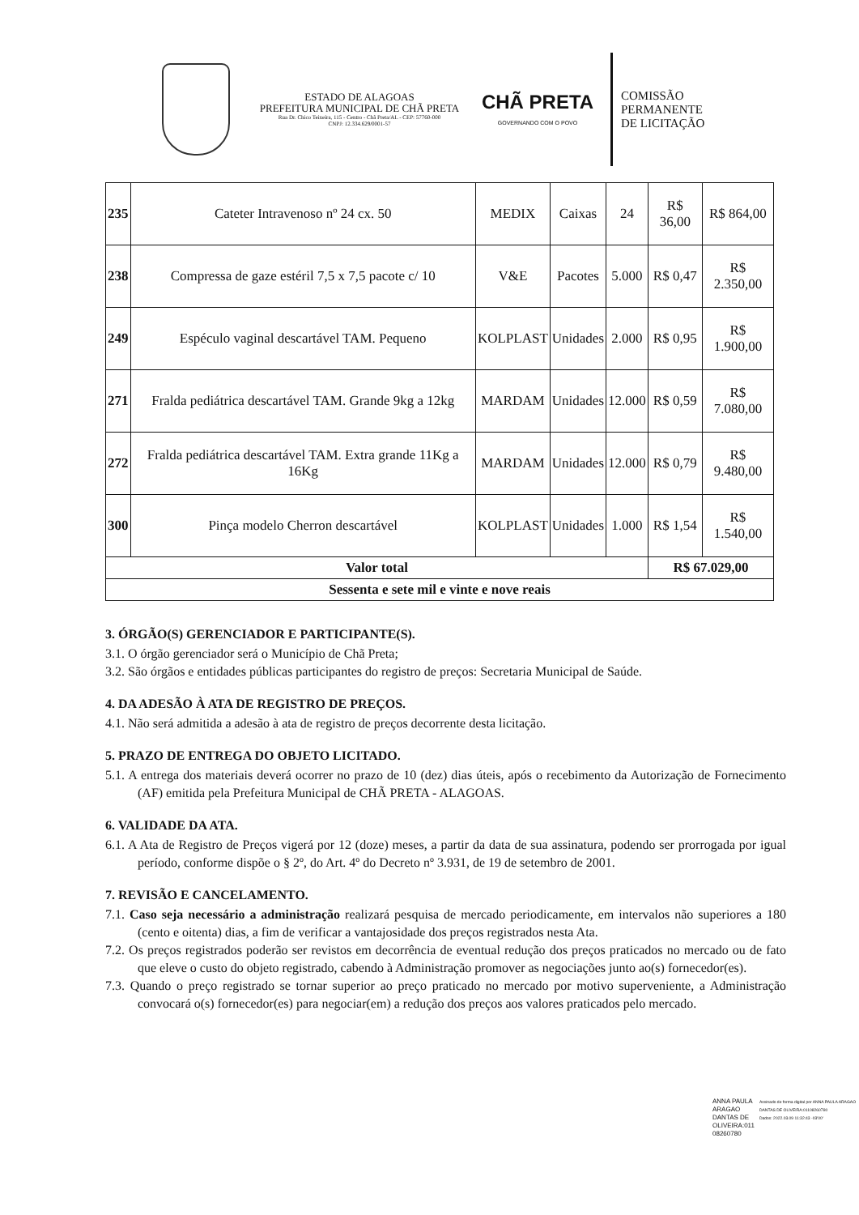ESTADO DE ALAGOAS
PREFEITURA MUNICIPAL DE CHÃ PRETA
Rua Dr. Chico Teixeira, 115 - Centro - Chã Preta/AL - CEP: 57760-000
CNPJ: 12.334.629/0001-57
CHÃ PRETA
GOVERNANDO COM O POVO
COMISSÃO
PERMANENTE
DE LICITAÇÃO
| 235 | Cateter Intravenoso nº 24 cx. 50 | MEDIX | Caixas | 24 | R$ 36,00 | R$ 864,00 |
| 238 | Compressa de gaze estéril 7,5 x 7,5 pacote c/ 10 | V&E | Pacotes | 5.000 | R$ 0,47 | R$ 2.350,00 |
| 249 | Espéculo vaginal descartável TAM. Pequeno | KOLPLAST | Unidades | 2.000 | R$ 0,95 | R$ 1.900,00 |
| 271 | Fralda pediátrica descartável TAM. Grande 9kg a 12kg | MARDAM | Unidades | 12.000 | R$ 0,59 | R$ 7.080,00 |
| 272 | Fralda pediátrica descartável TAM. Extra grande 11Kg a 16Kg | MARDAM | Unidades | 12.000 | R$ 0,79 | R$ 9.480,00 |
| 300 | Pinça modelo Cherron descartável | KOLPLAST | Unidades | 1.000 | R$ 1,54 | R$ 1.540,00 |
| Valor total | | | | | R$ 67.029,00 | |
| Sessenta e sete mil e vinte e nove reais | | | | | | |
3. ÓRGÃO(S) GERENCIADOR E PARTICIPANTE(S).
3.1. O órgão gerenciador será o Município de Chã Preta;
3.2. São órgãos e entidades públicas participantes do registro de preços: Secretaria Municipal de Saúde.
4. DA ADESÃO À ATA DE REGISTRO DE PREÇOS.
4.1. Não será admitida a adesão à ata de registro de preços decorrente desta licitação.
5. PRAZO DE ENTREGA DO OBJETO LICITADO.
5.1. A entrega dos materiais deverá ocorrer no prazo de 10 (dez) dias úteis, após o recebimento da Autorização de Fornecimento (AF) emitida pela Prefeitura Municipal de CHÃ PRETA - ALAGOAS.
6. VALIDADE DA ATA.
6.1. A Ata de Registro de Preços vigerá por 12 (doze) meses, a partir da data de sua assinatura, podendo ser prorrogada por igual período, conforme dispõe o § 2º, do Art. 4º do Decreto nº 3.931, de 19 de setembro de 2001.
7. REVISÃO E CANCELAMENTO.
7.1. Caso seja necessário a administração realizará pesquisa de mercado periodicamente, em intervalos não superiores a 180 (cento e oitenta) dias, a fim de verificar a vantajosidade dos preços registrados nesta Ata.
7.2. Os preços registrados poderão ser revistos em decorrência de eventual redução dos preços praticados no mercado ou de fato que eleve o custo do objeto registrado, cabendo à Administração promover as negociações junto ao(s) fornecedor(es).
7.3. Quando o preço registrado se tornar superior ao preço praticado no mercado por motivo superveniente, a Administração convocará o(s) fornecedor(es) para negociar(em) a redução dos preços aos valores praticados pelo mercado.
ANNA PAULA
ARAGAO
DANTAS DE
OLIVEIRA:011
08260780
Assinado de forma digital por ANNA PAULA ARAGAO DANTAS DE OLIVEIRA:01108260780
Dados: 2022.03.09 11:32:43 -03'00'